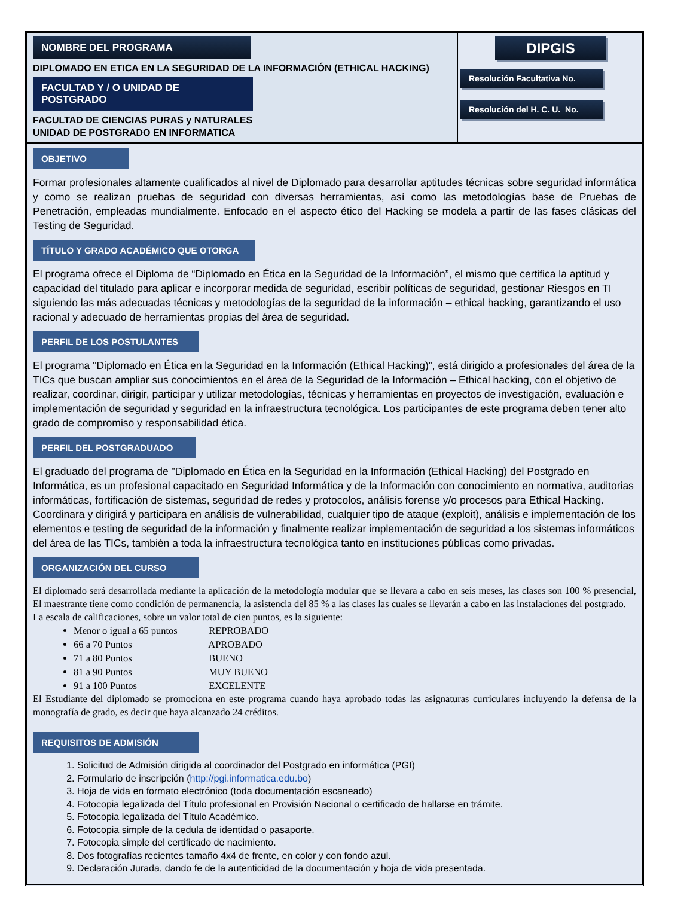NOMBRE DEL PROGRAMA
DIPLOMADO EN ETICA EN LA SEGURIDAD DE LA INFORMACIÓN (ETHICAL HACKING)
FACULTAD Y / O UNIDAD DE POSTGRADO
FACULTAD DE CIENCIAS PURAS y NATURALES
UNIDAD DE POSTGRADO EN INFORMATICA
DIPGIS
Resolución Facultativa No.
Resolución del H. C. U. No.
OBJETIVO
Formar profesionales altamente cualificados al nivel de Diplomado para desarrollar aptitudes técnicas sobre seguridad informática y como se realizan pruebas de seguridad con diversas herramientas, así como las metodologías base de Pruebas de Penetración, empleadas mundialmente. Enfocado en el aspecto ético del Hacking se modela a partir de las fases clásicas del Testing de Seguridad.
TÍTULO Y GRADO ACADÉMICO QUE OTORGA
El programa ofrece el Diploma de “Diplomado en Ética en la Seguridad de la Información”, el mismo que certifica la aptitud y capacidad del titulado para aplicar e incorporar medida de seguridad, escribir políticas de seguridad, gestionar Riesgos en TI siguiendo las más adecuadas técnicas y metodologías de la seguridad de la información – ethical hacking, garantizando el uso racional y adecuado de herramientas propias del área de seguridad.
PERFIL DE LOS POSTULANTES
El programa "Diplomado en Ética en la Seguridad en la Información (Ethical Hacking)”, está dirigido a profesionales del área de la TICs que buscan ampliar sus conocimientos en el área de la Seguridad de la Información – Ethical hacking, con el objetivo de realizar, coordinar, dirigir, participar y utilizar metodologías, técnicas y herramientas en proyectos de investigación, evaluación e implementación de seguridad y seguridad en la infraestructura tecnológica. Los participantes de este programa deben tener alto grado de compromiso y responsabilidad ética.
PERFIL DEL POSTGRADUADO
El graduado del programa de "Diplomado en Ética en la Seguridad en la Información (Ethical Hacking) del Postgrado en Informática, es un profesional capacitado en Seguridad Informática y de la Información con conocimiento en normativa, auditorias informáticas, fortificación de sistemas, seguridad de redes y protocolos, análisis forense y/o procesos para Ethical Hacking. Coordinara y dirigirá y participara en análisis de vulnerabilidad, cualquier tipo de ataque (exploit), análisis e implementación de los elementos e testing de seguridad de la información y finalmente realizar implementación de seguridad a los sistemas informáticos del área de las TICs, también a toda la infraestructura tecnológica tanto en instituciones públicas como privadas.
ORGANIZACIÓN DEL CURSO
El diplomado será desarrollada mediante la aplicación de la metodología modular que se llevara a cabo en seis meses, las clases son 100 % presencial, El maestrante tiene como condición de permanencia, la asistencia del 85 % a las clases las cuales se llevarán a cabo en las instalaciones del postgrado.
La escala de calificaciones, sobre un valor total de cien puntos, es la siguiente:
Menor o igual a 65 puntos REPROBADO
66 a 70 Puntos APROBADO
71 a 80 Puntos BUENO
81 a 90 Puntos MUY BUENO
91 a 100 Puntos EXCELENTE
El Estudiante del diplomado se promociona en este programa cuando haya aprobado todas las asignaturas curriculares incluyendo la defensa de la monografía de grado, es decir que haya alcanzado 24 créditos.
REQUISITOS DE ADMISIÓN
1. Solicitud de Admisión dirigida al coordinador del Postgrado en informática (PGI)
2. Formulario de inscripción (http://pgi.informatica.edu.bo)
3. Hoja de vida en formato electrónico (toda documentación escaneado)
4. Fotocopia legalizada del Título profesional en Provisión Nacional o certificado de hallarse en trámite.
5. Fotocopia legalizada del Título Académico.
6. Fotocopia simple de la cedula de identidad o pasaporte.
7. Fotocopia simple del certificado de nacimiento.
8. Dos fotografías recientes tamaño 4x4 de frente, en color y con fondo azul.
9. Declaración Jurada, dando fe de la autenticidad de la documentación y hoja de vida presentada.